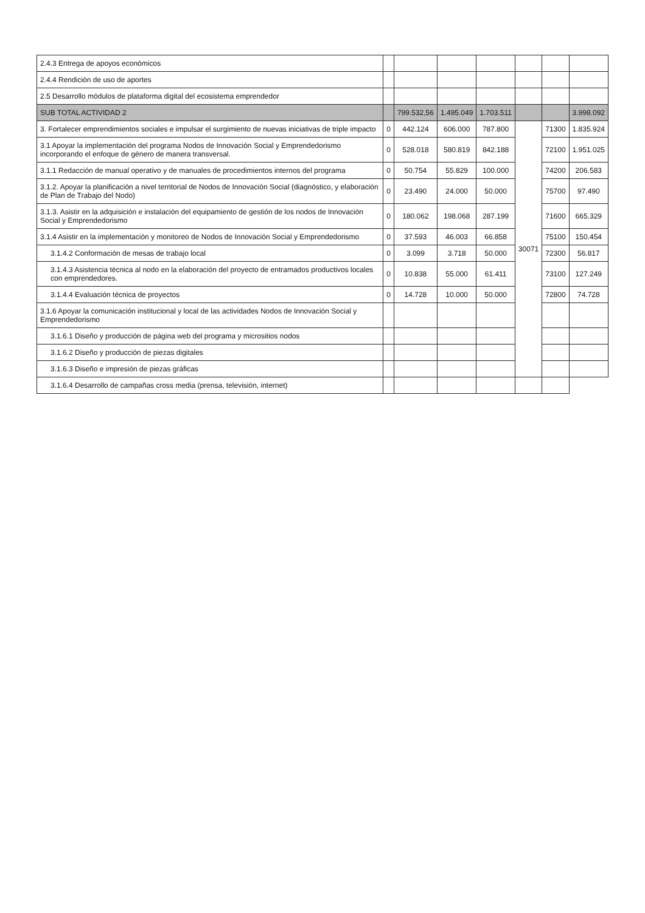| 2.4.3 Entrega de apoyos económicos | | | | | | | |
| 2.4.4 Rendición de uso de aportes | | | | | | | |
| 2.5 Desarrollo módulos de plataforma digital del ecosistema emprendedor | | | | | | | |
| SUB TOTAL ACTIVIDAD 2 | | 799.532,56 | 1.495.049 | 1.703.511 | | | 3.998.092 |
| 3. Fortalecer emprendimientos sociales e impulsar el surgimiento de nuevas iniciativas de triple impacto | 0 | 442.124 | 606.000 | 787.800 | 30071 | 71300 | 1.835.924 |
| 3.1 Apoyar la implementación del programa Nodos de Innovación Social y Emprendedorismo incorporando el enfoque de género de manera transversal. | 0 | 528.018 | 580.819 | 842.188 | | 72100 | 1.951.025 |
| 3.1.1 Redacción de manual operativo y de manuales de procedimientos internos del programa | 0 | 50.754 | 55.829 | 100.000 | | 74200 | 206.583 |
| 3.1.2. Apoyar la planificación a nivel territorial de Nodos de Innovación Social (diagnóstico, y elaboración de Plan de Trabajo del Nodo) | 0 | 23.490 | 24.000 | 50.000 | | 75700 | 97.490 |
| 3.1.3. Asistir en la adquisición e instalación del equipamiento de gestión de los nodos de Innovación Social y Emprendedorismo | 0 | 180.062 | 198.068 | 287.199 | | 71600 | 665.329 |
| 3.1.4 Asistir en la implementación y monitoreo de Nodos de Innovación Social y Emprendedorismo | 0 | 37.593 | 46.003 | 66.858 | | 75100 | 150.454 |
| 3.1.4.2 Conformación de mesas de trabajo local | 0 | 3.099 | 3.718 | 50.000 | | 72300 | 56.817 |
| 3.1.4.3 Asistencia técnica al nodo en la elaboración del proyecto de entramados productivos locales con emprendedores. | 0 | 10.838 | 55.000 | 61.411 | | 73100 | 127.249 |
| 3.1.4.4 Evaluación técnica de proyectos | 0 | 14.728 | 10.000 | 50.000 | | 72800 | 74.728 |
| 3.1.6 Apoyar la comunicación institucional y local de las actividades Nodos de Innovación Social y Emprendedorismo | | | | | | | |
| 3.1.6.1 Diseño y producción de página web del programa y micrositios nodos | | | | | | | |
| 3.1.6.2 Diseño y producción de piezas digitales | | | | | | | |
| 3.1.6.3 Diseño e impresión de piezas gráficas | | | | | | | |
| 3.1.6.4 Desarrollo de campañas cross media (prensa, televisión, internet) | | | | | | | |